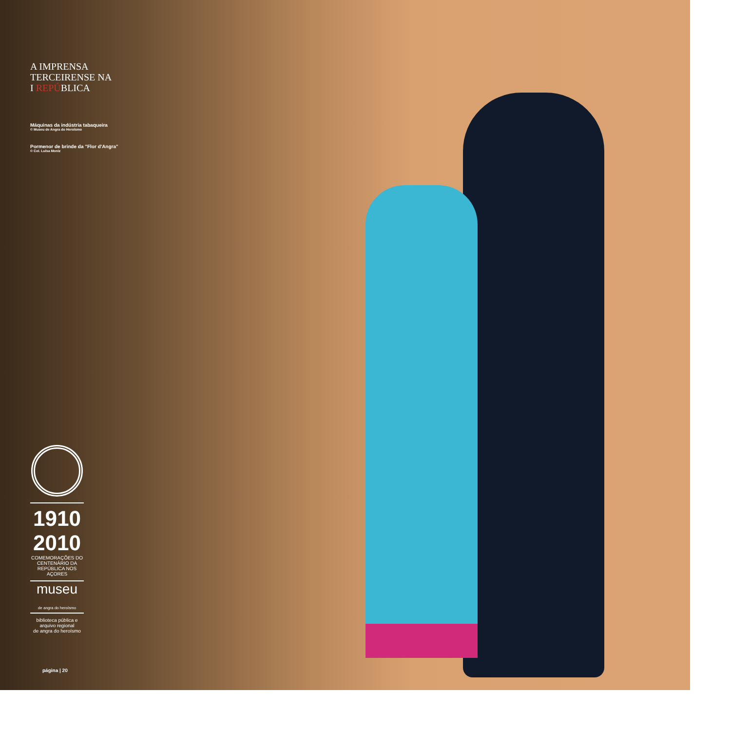A IMPRENSA
TERCEIRENSE NA
I REPÚBLICA
Máquinas da indústria tabaqueira
© Museu de Angra do Heroísmo
Pormenor de brinde da "Flor d'Angra"
© Col. Luísa Moniz
1910 2010
COMEMORAÇÕES DO CENTENÁRIO DA REPÚBLICA NOS AÇORES
museu
de angra do heroísmo
biblioteca pública e arquivo regional
de angra do heroísmo
página | 20